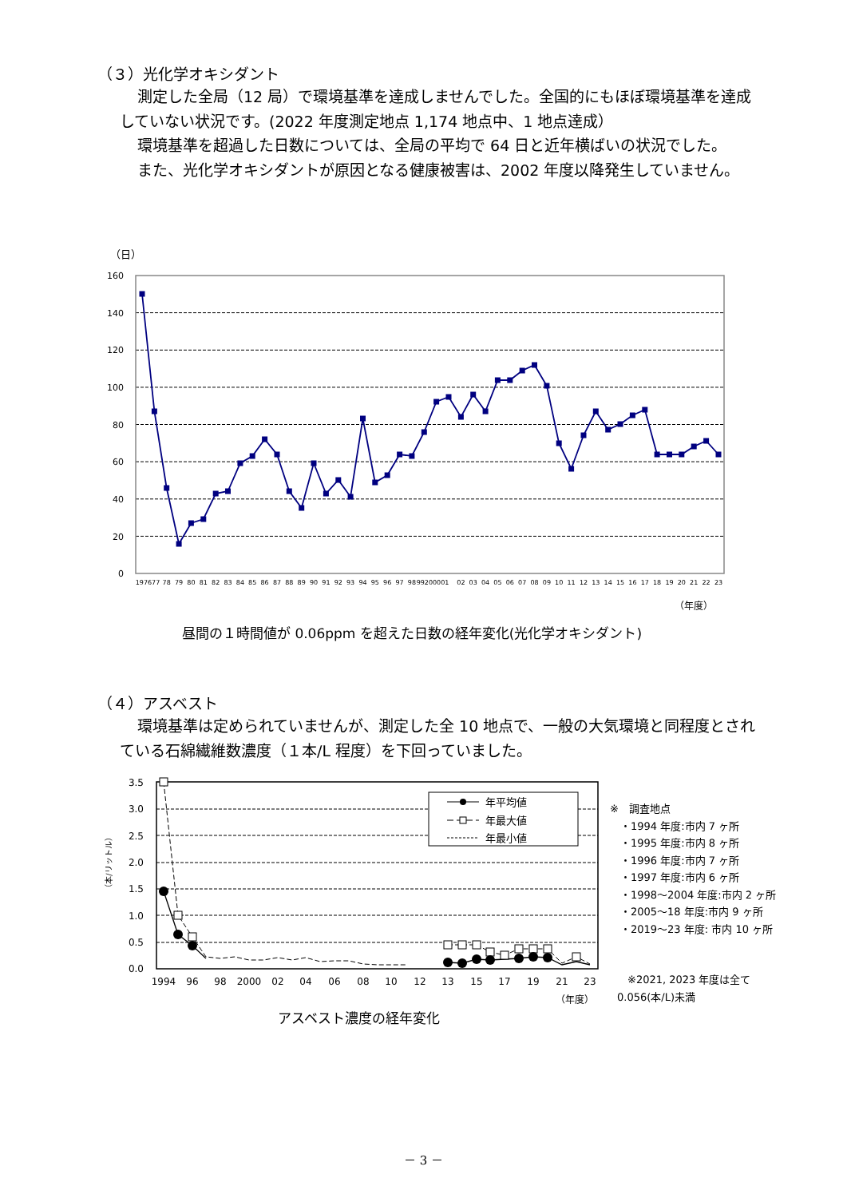（３）光化学オキシダント
測定した全局（12 局）で環境基準を達成しませんでした。全国的にもほぼ環境基準を達成していない状況です。(2022 年度測定地点 1,174 地点中、1 地点達成）
環境基準を超過した日数については、全局の平均で 64 日と近年横ばいの状況でした。
また、光化学オキシダントが原因となる健康被害は、2002 年度以降発生していません。
（日）
160
140
120
100
80
60
40
20
0
197677
78
79
80
81
82
83
84
85
86
87
88
89
90
91
92
93
94
95
96
97
98
99200001
02
03
04
05
06
07
08
09
10
11
12
13
14
15
16
17
18
19
20
21
22
23
（年度）
昼間の１時間値が 0.06ppm を超えた日数の経年変化(光化学オキシダント)
（４）アスベスト
環境基準は定められていませんが、測定した全 10 地点で、一般の大気環境と同程度とされている石綿繊維数濃度（１本/L 程度）を下回っていました。
（本/リットル）
3.5
3.0
2.5
2.0
1.5
1.0
0.5
0.0
年平均値
年最大値
年最小値
1994
96
98
2000
02
04
06
08
10
12
13
15
17
19
21
23
（年度）
※　調査地点
　・1994 年度:市内 7 ヶ所
　・1995 年度:市内 8 ヶ所
　・1996 年度:市内 7 ヶ所
　・1997 年度:市内 6 ヶ所
　・1998～2004 年度:市内 2 ヶ所
　・2005～18 年度:市内 9 ヶ所
　・2019～23 年度: 市内 10 ヶ所
　※2021, 2023 年度は全て 0.056(本/L)未満
アスベスト濃度の経年変化
－ 3 －